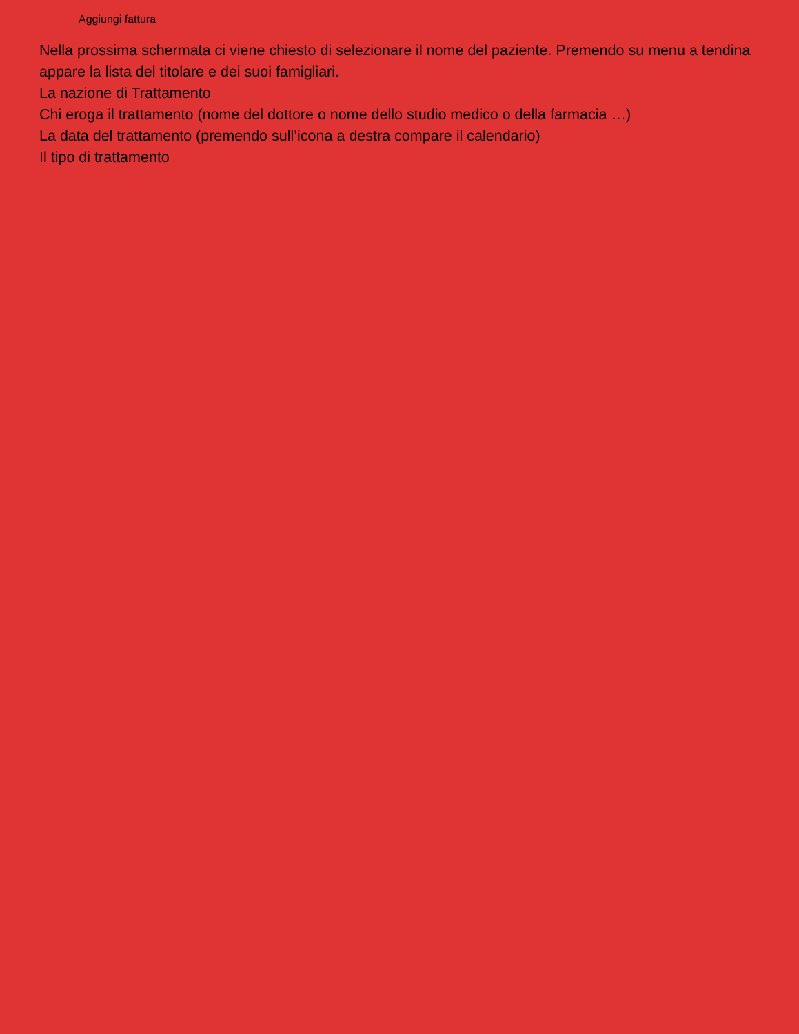Aggiungi fattura
Nella prossima schermata ci viene chiesto di selezionare il nome del paziente. Premendo su menu a tendina appare la lista del titolare e dei suoi famigliari.
La nazione di Trattamento
Chi eroga il trattamento (nome del dottore o nome dello studio medico o della farmacia …)
La data del trattamento (premendo sull’icona a destra compare il calendario)
Il tipo di trattamento